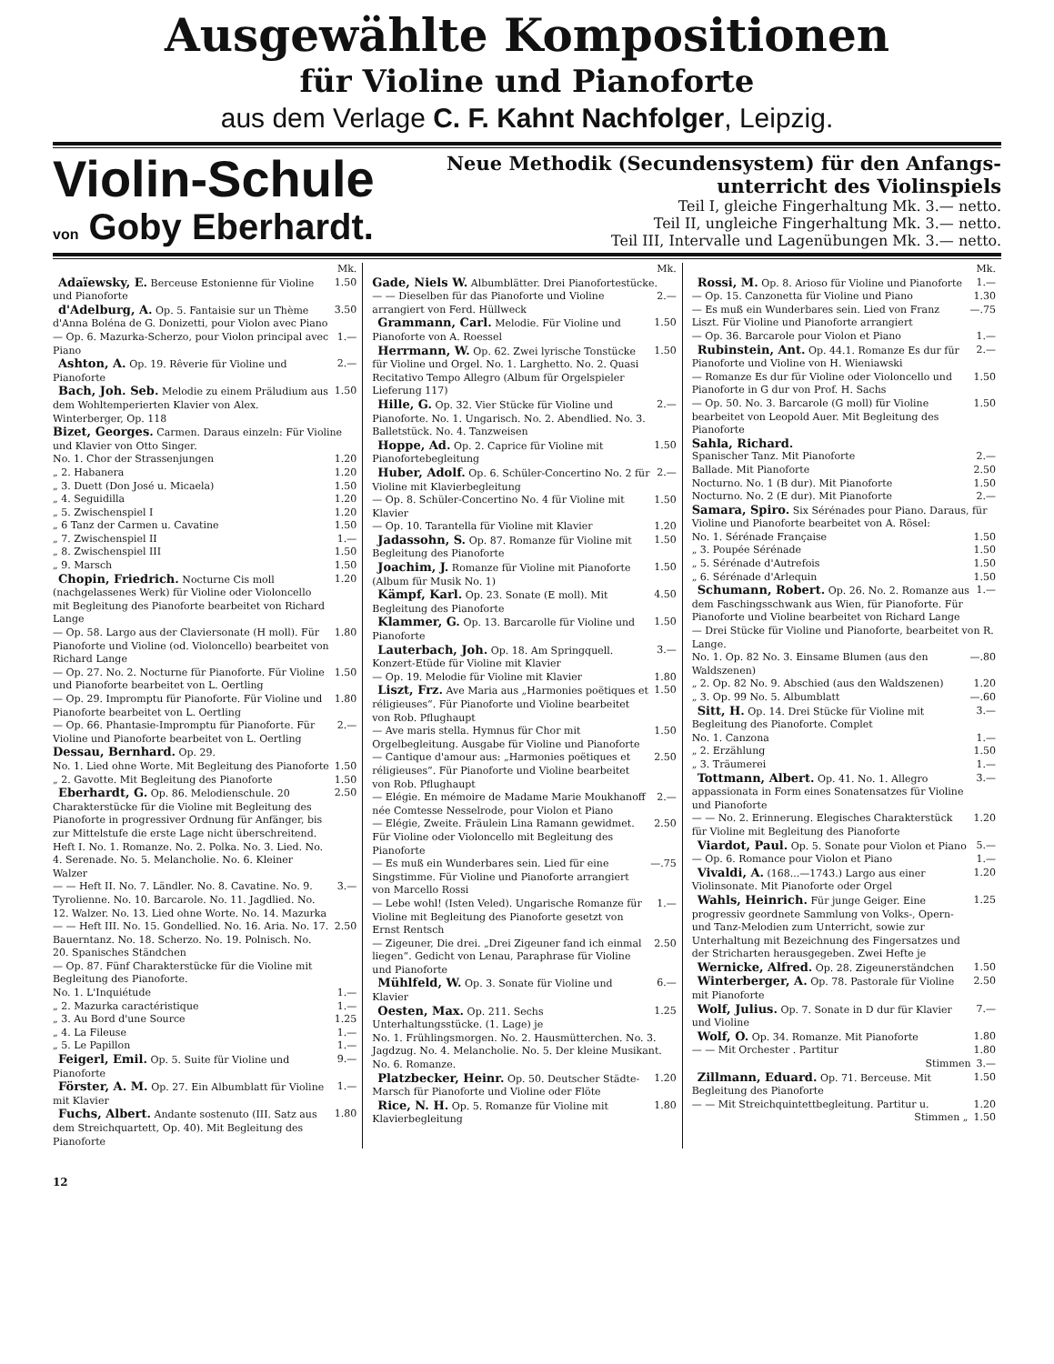Ausgewählte Kompositionen
für Violine und Pianoforte
aus dem Verlage C. F. Kahnt Nachfolger, Leipzig.
Violin-Schule
von Goby Eberhardt.
Neue Methodik (Secundensystem) für den Anfangs-
unterricht des Violinspiels
Teil I, gleiche Fingerhaltung Mk. 3.— netto.
Teil II, ungleiche Fingerhaltung Mk. 3.— netto.
Teil III, Intervalle und Lagenübungen Mk. 3.— netto.
Mk.
Adaïewsky, E. Berceuse Estonienne für Violine und Pianoforte 1.50
d'Adelburg, A. Op. 5. Fantaisie sur un Thème d'Anna Boléna de G. Donizetti, pour Violon avec Piano 3.50
— Op. 6. Mazurka-Scherzo, pour Violon principal avec Piano 1.—
Ashton, A. Op. 19. Rêverie für Violine und Pianoforte 2.—
Bach, Joh. Seb. Melodie zu einem Präludium aus dem Wohltemperierten Klavier von Alex. Winterberger, Op. 118 1.50
Bizet, Georges. Carmen. Daraus einzeln: Für Violine und Klavier von Otto Singer.
No. 1. Chor der Strassenjungen 1.20
„ 2. Habanera 1.20
„ 3. Duett (Don José u. Micaela) 1.50
„ 4. Seguidilla 1.20
„ 5. Zwischenspiel I 1.20
„ 6 Tanz der Carmen u. Cavatine 1.50
„ 7. Zwischenspiel II 1.—
„ 8. Zwischenspiel III 1.50
„ 9. Marsch 1.50
Chopin, Friedrich. Nocturne Cis moll (nachgelassenes Werk) für Violine oder Violoncello mit Begleitung des Pianoforte bearbeitet von Richard Lange 1.20
— Op. 58. Largo aus der Claviersonate (H moll). Für Pianoforte und Violine (od. Violoncello) bearbeitet von Richard Lange 1.80
— Op. 27. No. 2. Nocturne für Pianoforte. Für Violine und Pianoforte bearbeitet von L. Oertling 1.50
— Op. 29. Impromptu für Pianoforte. Für Violine und Pianoforte bearbeitet von L. Oertling 1.80
— Op. 66. Phantasie-Impromptu für Pianoforte. Für Violine und Pianoforte bearbeitet von L. Oertling 2.—
Dessau, Bernhard. Op. 29.
No. 1. Lied ohne Worte. Mit Begleitung des Pianoforte 1.50
„ 2. Gavotte. Mit Begleitung des Pianoforte 1.50
Eberhardt, G. Op. 86. Melodienschule. 20 Charakterstücke für die Violine mit Begleitung des Pianoforte in progressiver Ordnung für Anfänger, bis zur Mittelstufe die erste Lage nicht überschreitend. Heft I. No. 1. Romanze. No. 2. Polka. No. 3. Lied. No. 4. Serenade. No. 5. Melancholie. No. 6. Kleiner Walzer 2.50
— — Heft II. No. 7. Ländler. No. 8. Cavatine. No. 9. Tyrolienne. No. 10. Barcarole. No. 11. Jagdlied. No. 12. Walzer. No. 13. Lied ohne Worte. No. 14. Mazurka 3.—
— — Heft III. No. 15. Gondellied. No. 16. Aria. No. 17. Bauerntanz. No. 18. Scherzo. No. 19. Polnisch. No. 20. Spanisches Ständchen 2.50
— Op. 87. Fünf Charakterstücke für die Violine mit Begleitung des Pianoforte.
No. 1. L'Inquiétude 1.—
„ 2. Mazurka caractéristique 1.—
„ 3. Au Bord d'une Source 1.25
„ 4. La Fileuse 1.—
„ 5. Le Papillon 1.—
Feigerl, Emil. Op. 5. Suite für Violine und Pianoforte 9.—
Förster, A. M. Op. 27. Ein Albumblatt für Violine mit Klavier 1.—
Fuchs, Albert. Andante sostenuto (III. Satz aus dem Streichquartett, Op. 40). Mit Begleitung des Pianoforte 1.80
Mk.
Gade, Niels W. Albumblätter. Drei Pianofortestücke.
— — Dieselben für das Pianoforte und Violine arrangiert von Ferd. Hüllweck 2.—
Grammann, Carl. Melodie. Für Violine und Pianoforte von A. Roessel 1.50
Herrmann, W. Op. 62. Zwei lyrische Tonstücke für Violine und Orgel. No. 1. Larghetto. No. 2. Quasi Recitativo Tempo Allegro (Album für Orgelspieler Lieferung 117) 1.50
Hille, G. Op. 32. Vier Stücke für Violine und Pianoforte. No. 1. Ungarisch. No. 2. Abendlied. No. 3. Balletstück. No. 4. Tanzweisen 2.—
Hoppe, Ad. Op. 2. Caprice für Violine mit Pianofortebegleitung 1.50
Huber, Adolf. Op. 6. Schüler-Concertino No. 2 für Violine mit Klavierbegleitung 2.—
— Op. 8. Schüler-Concertino No. 4 für Violine mit Klavier 1.50
— Op. 10. Tarantella für Violine mit Klavier 1.20
Jadassohn, S. Op. 87. Romanze für Violine mit Begleitung des Pianoforte 1.50
Joachim, J. Romanze für Violine mit Pianoforte (Album für Musik No. 1) 1.50
Kämpf, Karl. Op. 23. Sonate (E moll). Mit Begleitung des Pianoforte 4.50
Klammer, G. Op. 13. Barcarolle für Violine und Pianoforte 1.50
Lauterbach, Joh. Op. 18. Am Springquell. Konzert-Etüde für Violine mit Klavier 3.—
— Op. 19. Melodie für Violine mit Klavier 1.80
Liszt, Frz. Ave Maria aus „Harmonies poëtiques et réligieuses“. Für Pianoforte und Violine bearbeitet von Rob. Pflughaupt 1.50
— Ave maris stella. Hymnus für Chor mit Orgelbegleitung. Ausgabe für Violine und Pianoforte 1.50
— Cantique d'amour aus: „Harmonies poëtiques et réligieuses“. Für Pianoforte und Violine bearbeitet von Rob. Pflughaupt 2.50
— Elégie. En mémoire de Madame Marie Moukhanoff née Comtesse Nesselrode, pour Violon et Piano 2.—
— Elégie, Zweite. Fräulein Lina Ramann gewidmet. Für Violine oder Violoncello mit Begleitung des Pianoforte 2.50
— Es muß ein Wunderbares sein. Lied für eine Singstimme. Für Violine und Pianoforte arrangiert von Marcello Rossi —.75
— Lebe wohl! (Isten Veled). Ungarische Romanze für Violine mit Begleitung des Pianoforte gesetzt von Ernst Rentsch 1.—
— Zigeuner, Die drei. „Drei Zigeuner fand ich einmal liegen“. Gedicht von Lenau, Paraphrase für Violine und Pianoforte 2.50
Mühlfeld, W. Op. 3. Sonate für Violine und Klavier 6.—
Oesten, Max. Op. 211. Sechs Unterhaltungsstücke. (1. Lage) je 1.25
No. 1. Frühlingsmorgen. No. 2. Hausmütterchen. No. 3. Jagdzug. No. 4. Melancholie. No. 5. Der kleine Musikant. No. 6. Romanze.
Platzbecker, Heinr. Op. 50. Deutscher Städte-Marsch für Pianoforte und Violine oder Flöte 1.20
Rice, N. H. Op. 5. Romanze für Violine mit Klavierbegleitung 1.80
Mk.
Rossi, M. Op. 8. Arioso für Violine und Pianoforte 1.—
— Op. 15. Canzonetta für Violine und Piano 1.30
— Es muß ein Wunderbares sein. Lied von Franz Liszt. Für Violine und Pianoforte arrangiert —.75
— Op. 36. Barcarole pour Violon et Piano 1.—
Rubinstein, Ant. Op. 44.1. Romanze Es dur für Pianoforte und Violine von H. Wieniawski 2.—
— Romanze Es dur für Violine oder Violoncello und Pianoforte in G dur von Prof. H. Sachs 1.50
— Op. 50. No. 3. Barcarole (G moll) für Violine bearbeitet von Leopold Auer. Mit Begleitung des Pianoforte 1.50
Sahla, Richard.
Spanischer Tanz. Mit Pianoforte 2.—
Ballade. Mit Pianoforte 2.50
Nocturno. No. 1 (B dur). Mit Pianoforte 1.50
Nocturno. No. 2 (E dur). Mit Pianoforte 2.—
Samara, Spiro. Six Sérénades pour Piano. Daraus, für Violine und Pianoforte bearbeitet von A. Rösel:
No. 1. Sérénade Française 1.50
„ 3. Poupée Sérénade 1.50
„ 5. Sérénade d'Autrefois 1.50
„ 6. Sérénade d'Arlequin 1.50
Schumann, Robert. Op. 26. No. 2. Romanze aus dem Faschingsschwank aus Wien, für Pianoforte. Für Pianoforte und Violine bearbeitet von Richard Lange 1.—
— Drei Stücke für Violine und Pianoforte, bearbeitet von R. Lange.
No. 1. Op. 82 No. 3. Einsame Blumen (aus den Waldszenen) —.80
„ 2. Op. 82 No. 9. Abschied (aus den Waldszenen) 1.20
„ 3. Op. 99 No. 5. Albumblatt —.60
Sitt, H. Op. 14. Drei Stücke für Violine mit Begleitung des Pianoforte. Complet 3.—
No. 1. Canzona 1.—
„ 2. Erzählung 1.50
„ 3. Träumerei 1.—
Tottmann, Albert. Op. 41. No. 1. Allegro appassionata in Form eines Sonatensatzes für Violine und Pianoforte 3.—
— — No. 2. Erinnerung. Elegisches Charakterstück für Violine mit Begleitung des Pianoforte 1.20
Viardot, Paul. Op. 5. Sonate pour Violon et Piano 5.—
— Op. 6. Romance pour Violon et Piano 1.—
Vivaldi, A. (168...—1743.) Largo aus einer Violinsonate. Mit Pianoforte oder Orgel 1.20
Wahls, Heinrich. Für junge Geiger. Eine progressiv geordnete Sammlung von Volks-, Opern- und Tanz-Melodien zum Unterricht, sowie zur Unterhaltung mit Bezeichnung des Fingersatzes und der Stricharten herausgegeben. Zwei Hefte je 1.25
Wernicke, Alfred. Op. 28. Zigeunerständchen 1.50
Winterberger, A. Op. 78. Pastorale für Violine mit Pianoforte 2.50
Wolf, Julius. Op. 7. Sonate in D dur für Klavier und Violine 7.—
Wolf, O. Op. 34. Romanze. Mit Pianoforte 1.80
— — Mit Orchester . Partitur 1.80
Stimmen 3.—
Zillmann, Eduard. Op. 71. Berceuse. Mit Begleitung des Pianoforte 1.50
— — Mit Streichquintettbegleitung. Partitur u. 1.20
Stimmen „ 1.50
12